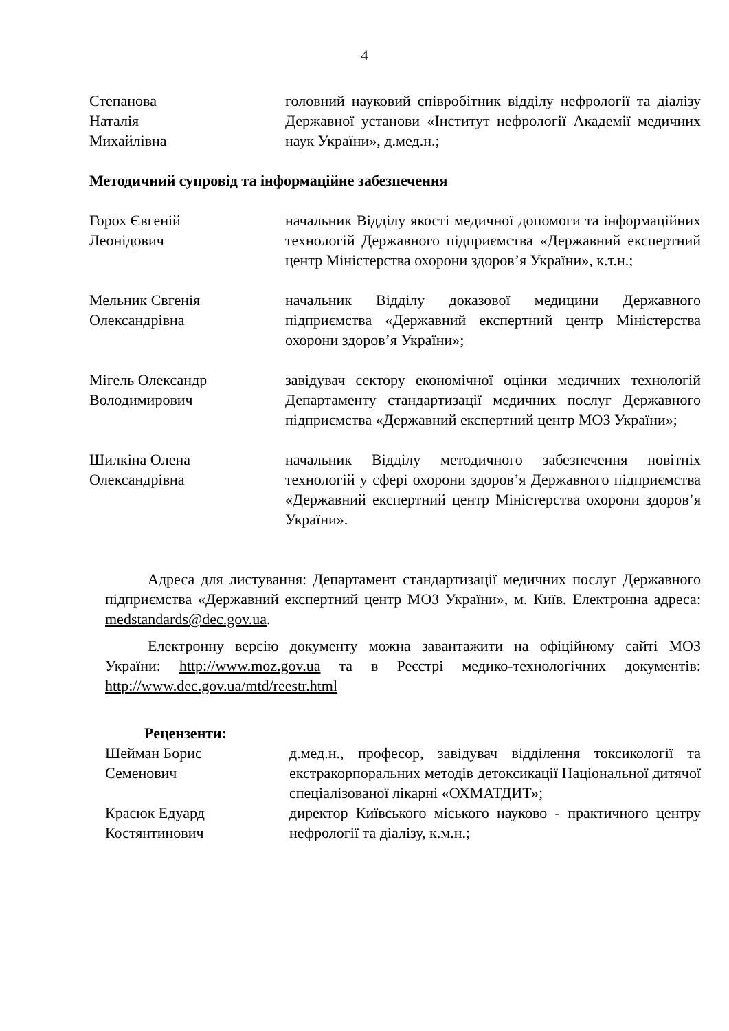4
Степанова
Наталія
Михайлівна
головний науковий співробітник відділу нефрології та діалізу Державної установи «Інститут нефрології Академії медичних наук України», д.мед.н.;
Методичний супровід та інформаційне забезпечення
Горох Євгеній
Леонідович
начальник Відділу якості медичної допомоги та інформаційних технологій Державного підприємства «Державний експертний центр Міністерства охорони здоров’я України», к.т.н.;
Мельник Євгенія
Олександрівна
начальник Відділу доказової медицини Державного підприємства «Державний експертний центр Міністерства охорони здоров’я України»;
Мігель Олександр
Володимирович
завідувач сектору економічної оцінки медичних технологій Департаменту стандартизації медичних послуг Державного підприємства «Державний експертний центр МОЗ України»;
Шилкіна Олена
Олександрівна
начальник Відділу методичного забезпечення новітніх технологій у сфері охорони здоров’я Державного підприємства «Державний експертний центр Міністерства охорони здоров’я України».
Адреса для листування: Департамент стандартизації медичних послуг Державного підприємства «Державний експертний центр МОЗ України», м. Київ. Електронна адреса: medstandards@dec.gov.ua.
Електронну версію документу можна завантажити на офіційному сайті МОЗ України: http://www.moz.gov.ua та в Реєстрі медико-технологічних документів: http://www.dec.gov.ua/mtd/reestr.html
Рецензенти:
Шейман Борис
Семенович
д.мед.н., професор, завідувач відділення токсикології та екстракорпоральних методів детоксикації Національної дитячої спеціалізованої лікарні «ОХМАТДИТ»;
Красюк Едуард
Костянтинович
директор Київського міського науково - практичного центру нефрології та діалізу, к.м.н.;